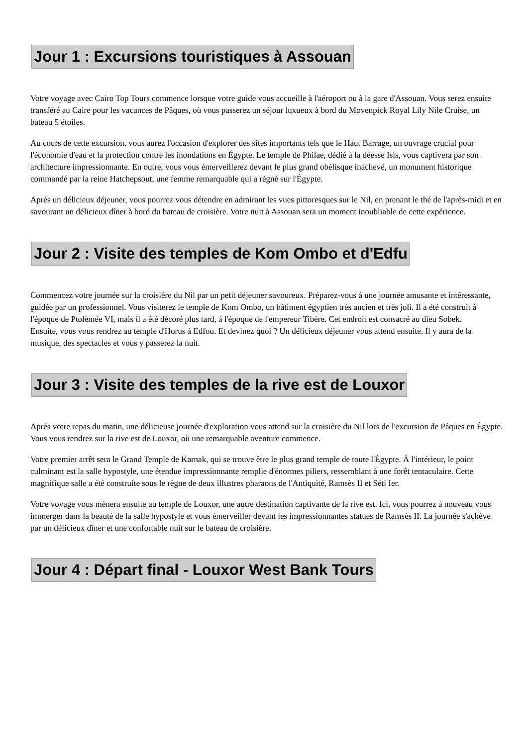Jour 1 : Excursions touristiques à Assouan
Votre voyage avec Cairo Top Tours commence lorsque votre guide vous accueille à l'aéroport ou à la gare d'Assouan. Vous serez ensuite transféré au Caire pour les vacances de Pâques, où vous passerez un séjour luxueux à bord du Movenpick Royal Lily Nile Cruise, un bateau 5 étoiles.
Au cours de cette excursion, vous aurez l'occasion d'explorer des sites importants tels que le Haut Barrage, un ouvrage crucial pour l'économie d'eau et la protection contre les inondations en Égypte. Le temple de Philae, dédié à la déesse Isis, vous captivera par son architecture impressionnante. En outre, vous vous émerveillerez devant le plus grand obélisque inachevé, un monument historique commandé par la reine Hatchepsout, une femme remarquable qui a régné sur l'Égypte.
Après un délicieux déjeuner, vous pourrez vous détendre en admirant les vues pittoresques sur le Nil, en prenant le thé de l'après-midi et en savourant un délicieux dîner à bord du bateau de croisière. Votre nuit à Assouan sera un moment inoubliable de cette expérience.
Jour 2 : Visite des temples de Kom Ombo et d'Edfu
Commencez votre journée sur la croisière du Nil par un petit déjeuner savoureux. Préparez-vous à une journée amusante et intéressante, guidée par un professionnel. Vous visiterez le temple de Kom Ombo, un bâtiment égyptien très ancien et très joli. Il a été construit à l'époque de Ptolémée VI, mais il a été décoré plus tard, à l'époque de l'empereur Tibère. Cet endroit est consacré au dieu Sobek.
Ensuite, vous vous rendrez au temple d'Horus à Edfou. Et devinez quoi ? Un délicieux déjeuner vous attend ensuite. Il y aura de la musique, des spectacles et vous y passerez la nuit.
Jour 3 : Visite des temples de la rive est de Louxor
Après votre repas du matin, une délicieuse journée d'exploration vous attend sur la croisière du Nil lors de l'excursion de Pâques en Égypte. Vous vous rendrez sur la rive est de Louxor, où une remarquable aventure commence.
Votre premier arrêt sera le Grand Temple de Karnak, qui se trouve être le plus grand temple de toute l'Égypte. À l'intérieur, le point culminant est la salle hypostyle, une étendue impressionnante remplie d'énormes piliers, ressemblant à une forêt tentaculaire. Cette magnifique salle a été construite sous le règne de deux illustres pharaons de l'Antiquité, Ramsès II et Séti Ier.
Votre voyage vous mènera ensuite au temple de Louxor, une autre destination captivante de la rive est. Ici, vous pourrez à nouveau vous immerger dans la beauté de la salle hypostyle et vous émerveiller devant les impressionnantes statues de Ramsès II. La journée s'achève par un délicieux dîner et une confortable nuit sur le bateau de croisière.
Jour 4 : Départ final - Louxor West Bank Tours